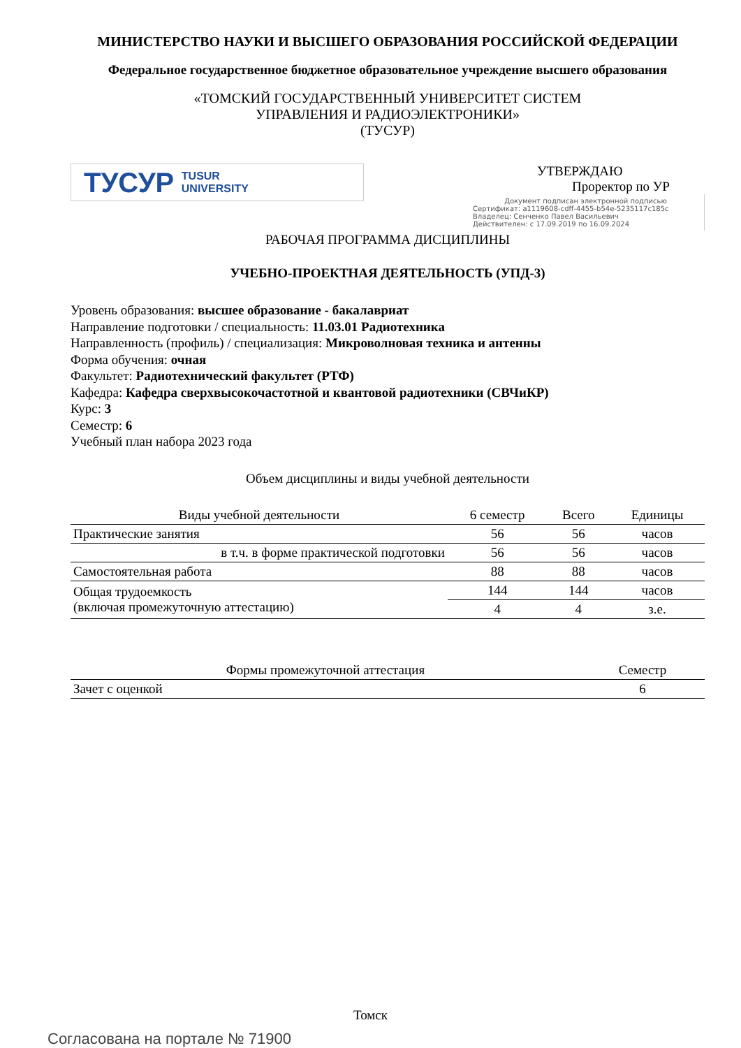МИНИСТЕРСТВО НАУКИ И ВЫСШЕГО ОБРАЗОВАНИЯ РОССИЙСКОЙ ФЕДЕРАЦИИ
Федеральное государственное бюджетное образовательное учреждение высшего образования
«ТОМСКИЙ ГОСУДАРСТВЕННЫЙ УНИВЕРСИТЕТ СИСТЕМ
УПРАВЛЕНИЯ И РАДИОЭЛЕКТРОНИКИ»
(ТУСУР)
ТУСУР TUSUR
UNIVERSITY
УТВЕРЖДАЮ
Проректор по УР
Документ подписан электронной подписью
Сертификат: a1119608-cdff-4455-b54e-5235117c185c
Владелец: Сенченко Павел Васильевич
Действителен: с 17.09.2019 по 16.09.2024
РАБОЧАЯ ПРОГРАММА ДИСЦИПЛИНЫ
УЧЕБНО-ПРОЕКТНАЯ ДЕЯТЕЛЬНОСТЬ (УПД-3)
Уровень образования: высшее образование - бакалавриат
Направление подготовки / специальность: 11.03.01 Радиотехника
Направленность (профиль) / специализация: Микроволновая техника и антенны
Форма обучения: очная
Факультет: Радиотехнический факультет (РТФ)
Кафедра: Кафедра сверхвысокочастотной и квантовой радиотехники (СВЧиКР)
Курс: 3
Семестр: 6
Учебный план набора 2023 года
Объем дисциплины и виды учебной деятельности
| Виды учебной деятельности | 6 семестр | Всего | Единицы |
| --- | --- | --- | --- |
| Практические занятия | 56 | 56 | часов |
| в т.ч. в форме практической подготовки | 56 | 56 | часов |
| Самостоятельная работа | 88 | 88 | часов |
| Общая трудоемкость (включая промежуточную аттестацию) | 144 | 144 | часов |
| | 4 | 4 | з.е. |
| Формы промежуточной аттестация | Семестр |
| --- | --- |
| Зачет с оценкой | 6 |
Томск
Согласована на портале № 71900